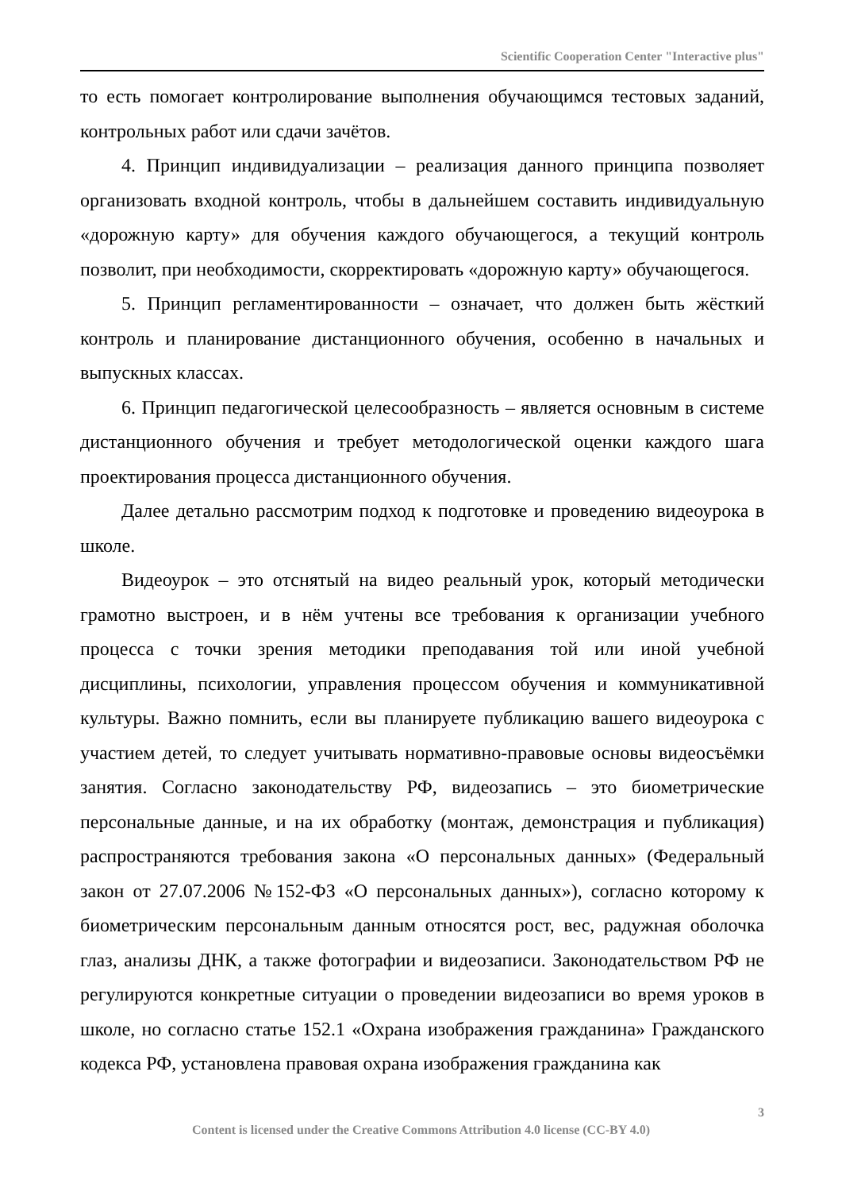Scientific Cooperation Center "Interactive plus"
то есть помогает контролирование выполнения обучающимся тестовых заданий, контрольных работ или сдачи зачётов.
4. Принцип индивидуализации – реализация данного принципа позволяет организовать входной контроль, чтобы в дальнейшем составить индивидуальную «дорожную карту» для обучения каждого обучающегося, а текущий контроль позволит, при необходимости, скорректировать «дорожную карту» обучающегося.
5. Принцип регламентированности – означает, что должен быть жёсткий контроль и планирование дистанционного обучения, особенно в начальных и выпускных классах.
6. Принцип педагогической целесообразность – является основным в системе дистанционного обучения и требует методологической оценки каждого шага проектирования процесса дистанционного обучения.
Далее детально рассмотрим подход к подготовке и проведению видеоурока в школе.
Видеоурок – это отснятый на видео реальный урок, который методически грамотно выстроен, и в нём учтены все требования к организации учебного процесса с точки зрения методики преподавания той или иной учебной дисциплины, психологии, управления процессом обучения и коммуникативной культуры. Важно помнить, если вы планируете публикацию вашего видеоурока с участием детей, то следует учитывать нормативно-правовые основы видеосъёмки занятия. Согласно законодательству РФ, видеозапись – это биометрические персональные данные, и на их обработку (монтаж, демонстрация и публикация) распространяются требования закона «О персональных данных» (Федеральный закон от 27.07.2006 №152-ФЗ «О персональных данных»), согласно которому к биометрическим персональным данным относятся рост, вес, радужная оболочка глаз, анализы ДНК, а также фотографии и видеозаписи. Законодательством РФ не регулируются конкретные ситуации о проведении видеозаписи во время уроков в школе, но согласно статье 152.1 «Охрана изображения гражданина» Гражданского кодекса РФ, установлена правовая охрана изображения гражданина как
3
Content is licensed under the Creative Commons Attribution 4.0 license (CC-BY 4.0)